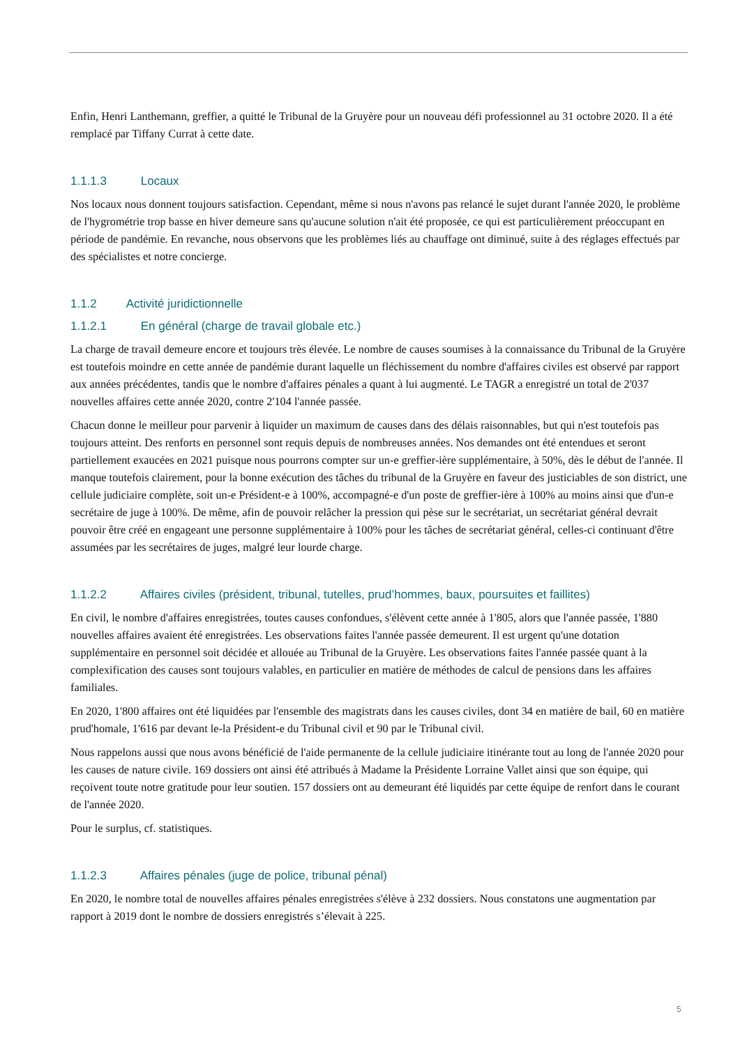Enfin, Henri Lanthemann, greffier, a quitté le Tribunal de la Gruyère pour un nouveau défi professionnel au 31 octobre 2020. Il a été remplacé par Tiffany Currat à cette date.
1.1.1.3 Locaux
Nos locaux nous donnent toujours satisfaction. Cependant, même si nous n'avons pas relancé le sujet durant l'année 2020, le problème de l'hygrométrie trop basse en hiver demeure sans qu'aucune solution n'ait été proposée, ce qui est particulièrement préoccupant en période de pandémie. En revanche, nous observons que les problèmes liés au chauffage ont diminué, suite à des réglages effectués par des spécialistes et notre concierge.
1.1.2 Activité juridictionnelle
1.1.2.1 En général (charge de travail globale etc.)
La charge de travail demeure encore et toujours très élevée. Le nombre de causes soumises à la connaissance du Tribunal de la Gruyère est toutefois moindre en cette année de pandémie durant laquelle un fléchissement du nombre d'affaires civiles est observé par rapport aux années précédentes, tandis que le nombre d'affaires pénales a quant à lui augmenté. Le TAGR a enregistré un total de 2'037 nouvelles affaires cette année 2020, contre 2'104 l'année passée.
Chacun donne le meilleur pour parvenir à liquider un maximum de causes dans des délais raisonnables, but qui n'est toutefois pas toujours atteint. Des renforts en personnel sont requis depuis de nombreuses années. Nos demandes ont été entendues et seront partiellement exaucées en 2021 puisque nous pourrons compter sur un-e greffier-ière supplémentaire, à 50%, dès le début de l'année. Il manque toutefois clairement, pour la bonne exécution des tâches du tribunal de la Gruyère en faveur des justiciables de son district, une cellule judiciaire complète, soit un-e Président-e à 100%, accompagné-e d'un poste de greffier-ière à 100% au moins ainsi que d'un-e secrétaire de juge à 100%. De même, afin de pouvoir relâcher la pression qui pèse sur le secrétariat, un secrétariat général devrait pouvoir être créé en engageant une personne supplémentaire à 100% pour les tâches de secrétariat général, celles-ci continuant d'être assumées par les secrétaires de juges, malgré leur lourde charge.
1.1.2.2 Affaires civiles (président, tribunal, tutelles, prud’hommes, baux, poursuites et faillites)
En civil, le nombre d'affaires enregistrées, toutes causes confondues, s'élèvent cette année à 1'805, alors que l'année passée, 1'880 nouvelles affaires avaient été enregistrées. Les observations faites l'année passée demeurent. Il est urgent qu'une dotation supplémentaire en personnel soit décidée et allouée au Tribunal de la Gruyère. Les observations faites l'année passée quant à la complexification des causes sont toujours valables, en particulier en matière de méthodes de calcul de pensions dans les affaires familiales.
En 2020, 1'800 affaires ont été liquidées par l'ensemble des magistrats dans les causes civiles, dont 34 en matière de bail, 60 en matière prud'homale, 1'616 par devant le-la Président-e du Tribunal civil et 90 par le Tribunal civil.
Nous rappelons aussi que nous avons bénéficié de l'aide permanente de la cellule judiciaire itinérante tout au long de l'année 2020 pour les causes de nature civile. 169 dossiers ont ainsi été attribués à Madame la Présidente Lorraine Vallet ainsi que son équipe, qui reçoivent toute notre gratitude pour leur soutien. 157 dossiers ont au demeurant été liquidés par cette équipe de renfort dans le courant de l'année 2020.
Pour le surplus, cf. statistiques.
1.1.2.3 Affaires pénales (juge de police, tribunal pénal)
En 2020, le nombre total de nouvelles affaires pénales enregistrées s'élève à 232 dossiers. Nous constatons une augmentation par rapport à 2019 dont le nombre de dossiers enregistrés s’élevait à 225.
5